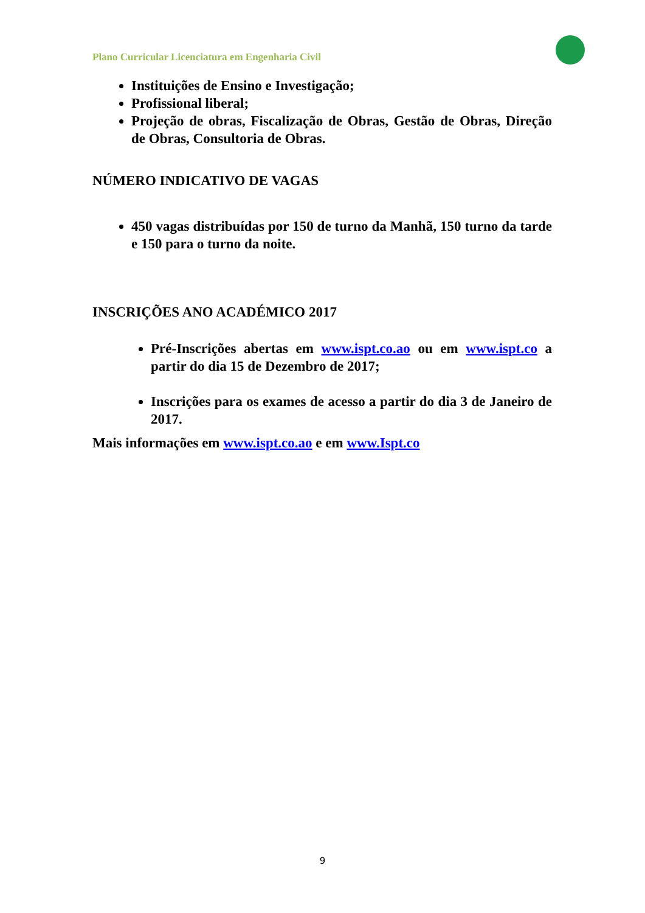Plano Curricular Licenciatura em Engenharia Civil
Instituições de Ensino e Investigação;
Profissional liberal;
Projeção de obras, Fiscalização de Obras, Gestão de Obras, Direção de Obras, Consultoria de Obras.
NÚMERO INDICATIVO DE VAGAS
450 vagas distribuídas por 150 de turno da Manhã, 150 turno da tarde e 150 para o turno da noite.
INSCRIÇÕES ANO ACADÉMICO 2017
Pré-Inscrições abertas em www.ispt.co.ao ou em www.ispt.co a partir do dia 15 de Dezembro de 2017;
Inscrições para os exames de acesso a partir do dia 3 de Janeiro de 2017.
Mais informações em www.ispt.co.ao e em www.Ispt.co
9